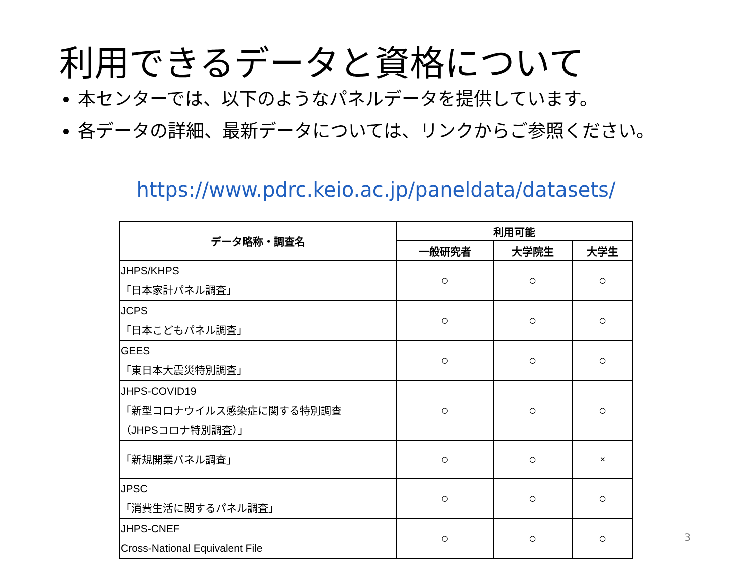利用できるデータと資格について
本センターでは、以下のようなパネルデータを提供しています。
各データの詳細、最新データについては、リンクからご参照ください。
https://www.pdrc.keio.ac.jp/paneldata/datasets/
| データ略称・調査名 | 利用可能 | | |
| --- | --- | --- | --- |
| | 一般研究者 | 大学院生 | 大学生 |
| JHPS/KHPS 「日本家計パネル調査」 | ○ | ○ | ○ |
| JCPS 「日本こどもパネル調査」 | ○ | ○ | ○ |
| GEES 「東日本大震災特別調査」 | ○ | ○ | ○ |
| JHPS-COVID19 「新型コロナウイルス感染症に関する特別調査 （JHPSコロナ特別調査）」 | ○ | ○ | ○ |
| 「新規開業パネル調査」 | ○ | ○ | × |
| JPSC 「消費生活に関するパネル調査」 | ○ | ○ | ○ |
| JHPS-CNEF Cross-National Equivalent File | ○ | ○ | ○ |
3